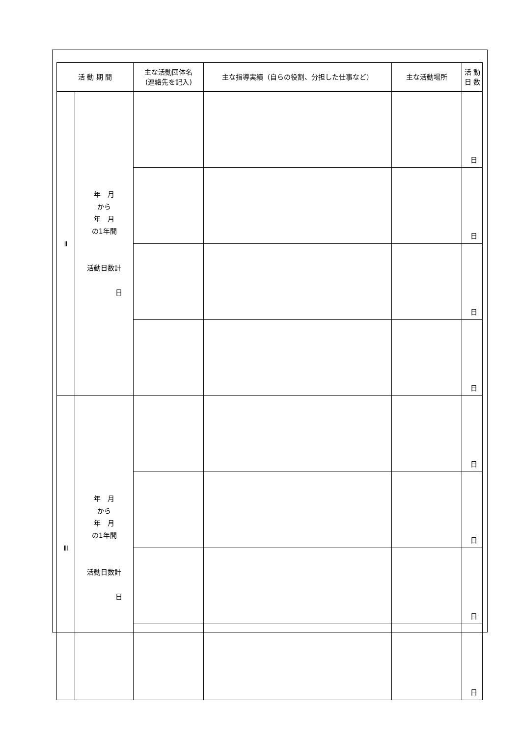| 活 動 期 間 | | 主な活動団体名 (連絡先を記入) | 主な指導実績（自らの役割、分担した仕事など） | 主な活動場所 | 活 動 日 数 |
| --- | --- | --- | --- | --- | --- |
| Ⅱ | 年 月 から 年 月 の1年間 活動日数計 日 | | | | 日 |
| | | | | | 日 |
| | | | | | 日 |
| | | | | | 日 |
| Ⅲ | 年 月 から 年 月 の1年間 活動日数計 日 | | | | 日 |
| | | | | | 日 |
| | | | | | 日 |
| | | | | | 日 |